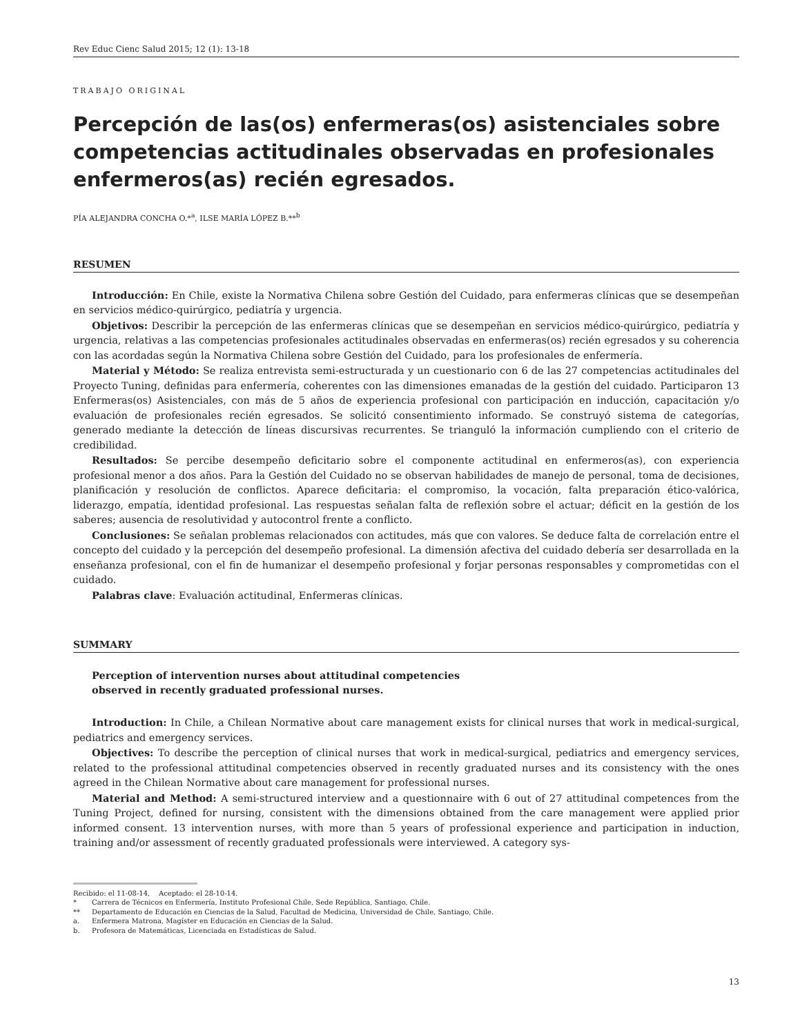Rev Educ Cienc Salud 2015; 12 (1): 13-18
TRABAJO ORIGINAL
Percepción de las(os) enfermeras(os) asistenciales sobre competencias actitudinales observadas en profesionales enfermeros(as) recién egresados.
PÍA ALEJANDRA CONCHA O.*<sup>a</sup>, ILSE MARÍA LÓPEZ B.**<sup>b</sup>
RESUMEN
Introducción: En Chile, existe la Normativa Chilena sobre Gestión del Cuidado, para enfermeras clínicas que se desempeñan en servicios médico-quirúrgico, pediatría y urgencia.
Objetivos: Describir la percepción de las enfermeras clínicas que se desempeñan en servicios médico-quirúrgico, pediatría y urgencia, relativas a las competencias profesionales actitudinales observadas en enfermeras(os) recién egresados y su coherencia con las acordadas según la Normativa Chilena sobre Gestión del Cuidado, para los profesionales de enfermería.
Material y Método: Se realiza entrevista semi-estructurada y un cuestionario con 6 de las 27 competencias actitudinales del Proyecto Tuning, definidas para enfermería, coherentes con las dimensiones emanadas de la gestión del cuidado. Participaron 13 Enfermeras(os) Asistenciales, con más de 5 años de experiencia profesional con participación en inducción, capacitación y/o evaluación de profesionales recién egresados. Se solicitó consentimiento informado. Se construyó sistema de categorías, generado mediante la detección de líneas discursivas recurrentes. Se trianguló la información cumpliendo con el criterio de credibilidad.
Resultados: Se percibe desempeño deficitario sobre el componente actitudinal en enfermeros(as), con experiencia profesional menor a dos años. Para la Gestión del Cuidado no se observan habilidades de manejo de personal, toma de decisiones, planificación y resolución de conflictos. Aparece deficitaria: el compromiso, la vocación, falta preparación ético-valórica, liderazgo, empatía, identidad profesional. Las respuestas señalan falta de reflexión sobre el actuar; déficit en la gestión de los saberes; ausencia de resolutividad y autocontrol frente a conflicto.
Conclusiones: Se señalan problemas relacionados con actitudes, más que con valores. Se deduce falta de correlación entre el concepto del cuidado y la percepción del desempeño profesional. La dimensión afectiva del cuidado debería ser desarrollada en la enseñanza profesional, con el fin de humanizar el desempeño profesional y forjar personas responsables y comprometidas con el cuidado.
Palabras clave: Evaluación actitudinal, Enfermeras clínicas.
SUMMARY
Perception of intervention nurses about attitudinal competencies
observed in recently graduated professional nurses.
Introduction: In Chile, a Chilean Normative about care management exists for clinical nurses that work in medical-surgical, pediatrics and emergency services.
Objectives: To describe the perception of clinical nurses that work in medical-surgical, pediatrics and emergency services, related to the professional attitudinal competencies observed in recently graduated nurses and its consistency with the ones agreed in the Chilean Normative about care management for professional nurses.
Material and Method: A semi-structured interview and a questionnaire with 6 out of 27 attitudinal competences from the Tuning Project, defined for nursing, consistent with the dimensions obtained from the care management were applied prior informed consent. 13 intervention nurses, with more than 5 years of professional experience and participation in induction, training and/or assessment of recently graduated professionals were interviewed. A category sys-
Recibido: el 11-08-14, Aceptado: el 28-10-14.
* Carrera de Técnicos en Enfermería, Instituto Profesional Chile, Sede República, Santiago, Chile.
** Departamento de Educación en Ciencias de la Salud, Facultad de Medicina, Universidad de Chile, Santiago, Chile.
a. Enfermera Matrona, Magíster en Educación en Ciencias de la Salud.
b. Profesora de Matemáticas, Licenciada en Estadísticas de Salud.
13